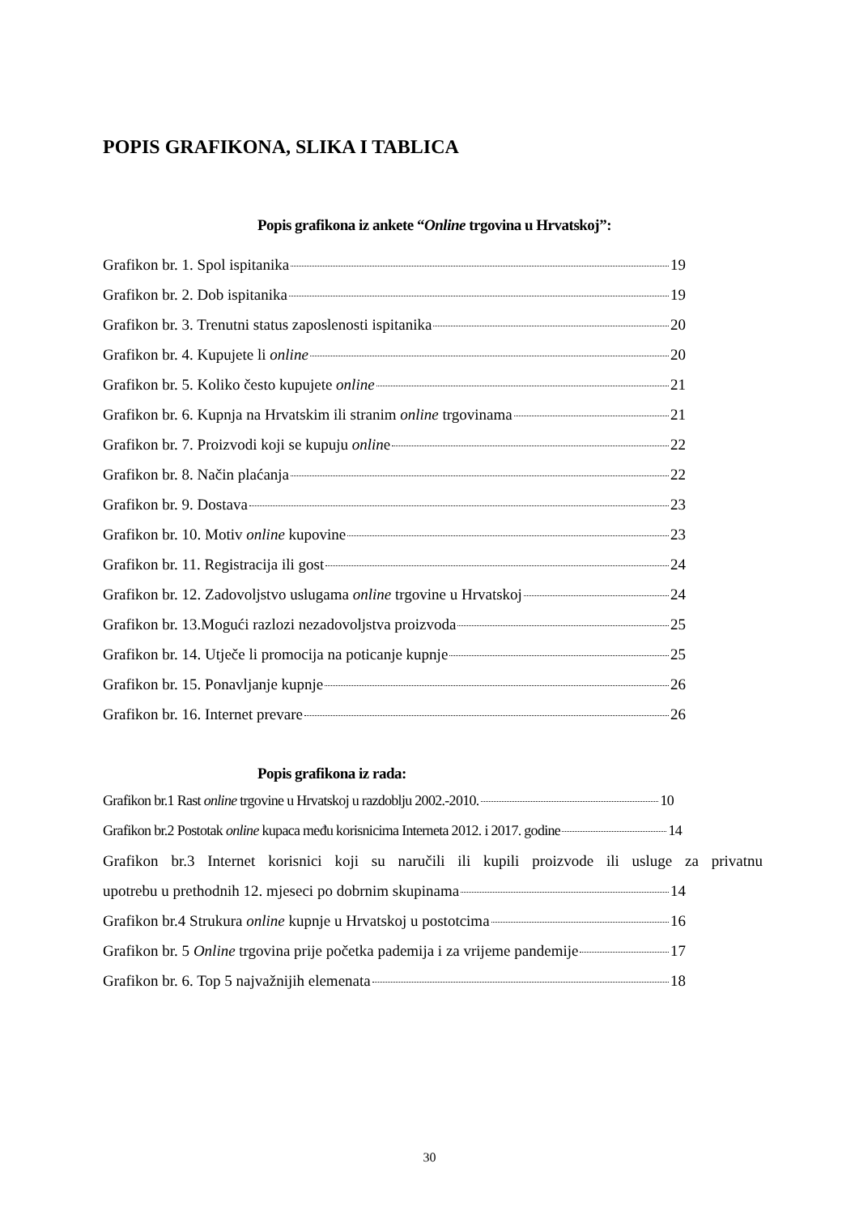POPIS GRAFIKONA, SLIKA I TABLICA
Popis grafikona iz ankete “Online trgovina u Hrvatskoj”:
Grafikon br. 1. Spol ispitanika 19
Grafikon br. 2. Dob ispitanika 19
Grafikon br. 3. Trenutni status zaposlenosti ispitanika 20
Grafikon br. 4. Kupujete li online 20
Grafikon br. 5. Koliko često kupujete online 21
Grafikon br. 6. Kupnja na Hrvatskim ili stranim online trgovinama 21
Grafikon br. 7. Proizvodi koji se kupuju onlin e 22
Grafikon br. 8. Način plaćanja 22
Grafikon br. 9. Dostava 23
Grafikon br. 10. Motiv online kupovine 23
Grafikon br. 11. Registracija ili gost 24
Grafikon br. 12. Zadovoljstvo uslugama online trgovine u Hrvatskoj 24
Grafikon br. 13.Mogući razlozi nezadovoljstva proizvoda 25
Grafikon br. 14. Utječe li promocija na poticanje kupnje 25
Grafikon br. 15. Ponavljanje kupnje 26
Grafikon br. 16. Internet prevare 26
Popis grafikona iz rada:
Grafikon br.1 Rast online trgovine u Hrvatskoj u razdoblju 2002.-2010. 10
Grafikon br.2 Postotak online kupaca među korisnicima Interneta 2012. i 2017. godine 14
Grafikon br.3 Internet korisnici koji su naručili ili kupili proizvode ili usluge za privatnu
upotrebu u prethodnih 12. mjeseci po dobrnim skupinama 14
Grafikon br.4 Strukura online kupnje u Hrvatskoj u postotcima 16
Grafikon br. 5 Online trgovina prije početka pademija i za vrijeme pandemije 17
Grafikon br. 6. Top 5 najvažnijih elemenata 18
30